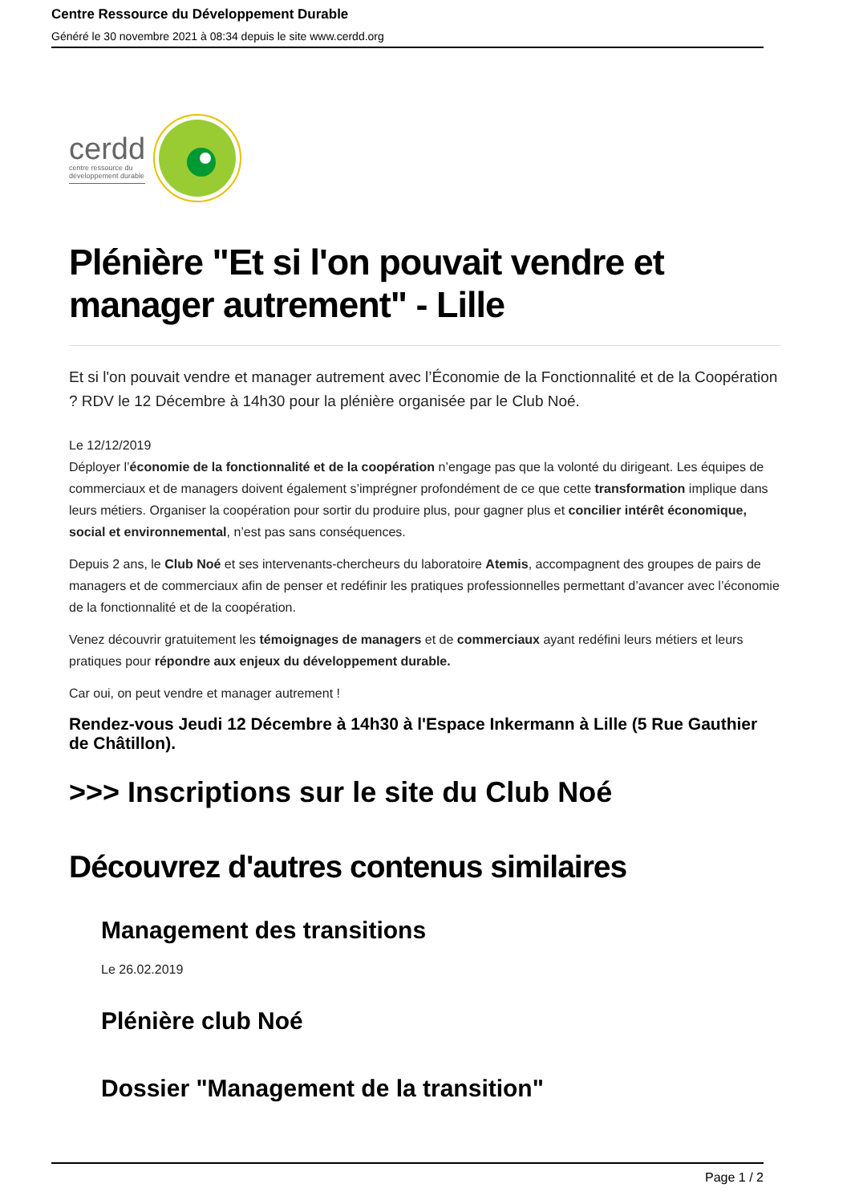Centre Ressource du Développement Durable
Généré le 30 novembre 2021 à 08:34 depuis le site www.cerdd.org
cerdd
centre ressource du
développement durable
Plénière "Et si l'on pouvait vendre et manager autrement" - Lille
Et si l'on pouvait vendre et manager autrement avec l’Économie de la Fonctionnalité et de la Coopération ? RDV le 12 Décembre à 14h30 pour la plénière organisée par le Club Noé.
Le 12/12/2019
Déployer l’économie de la fonctionnalité et de la coopération n’engage pas que la volonté du dirigeant. Les équipes de commerciaux et de managers doivent également s’imprégner profondément de ce que cette transformation implique dans leurs métiers. Organiser la coopération pour sortir du produire plus, pour gagner plus et concilier intérêt économique, social et environnemental, n’est pas sans conséquences.
Depuis 2 ans, le Club Noé et ses intervenants-chercheurs du laboratoire Atemis, accompagnent des groupes de pairs de managers et de commerciaux afin de penser et redéfinir les pratiques professionnelles permettant d’avancer avec l’économie de la fonctionnalité et de la coopération.
Venez découvrir gratuitement les témoignages de managers et de commerciaux ayant redéfini leurs métiers et leurs pratiques pour répondre aux enjeux du développement durable.
Car oui, on peut vendre et manager autrement !
Rendez-vous Jeudi 12 Décembre à 14h30 à l'Espace Inkermann à Lille (5 Rue Gauthier de Châtillon).
>>> Inscriptions sur le site du Club Noé
Découvrez d'autres contenus similaires
Management des transitions
Le 26.02.2019
Plénière club Noé
Dossier "Management de la transition"
Page 1 / 2